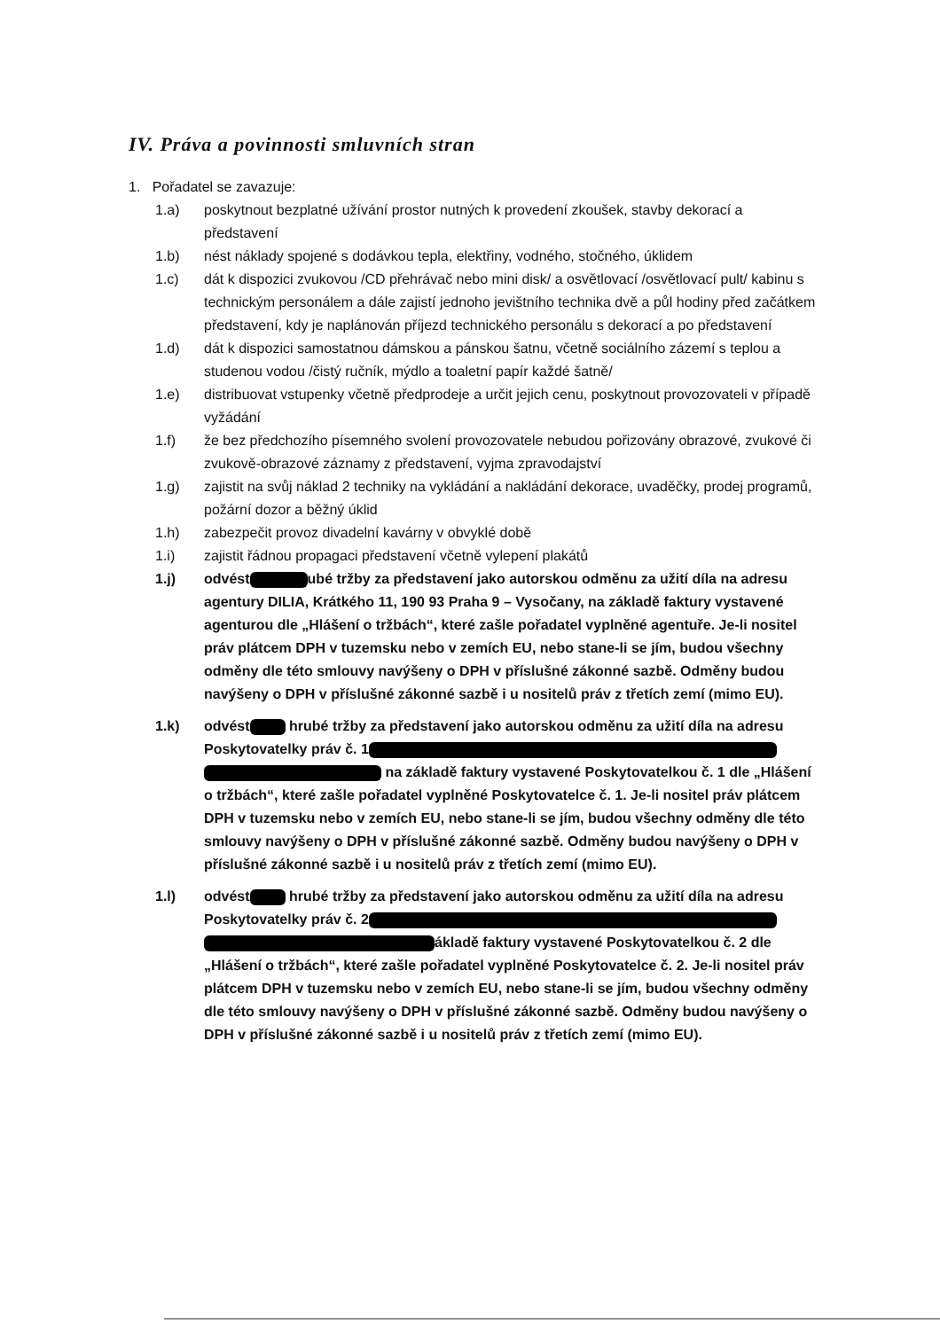IV. Práva a povinnosti smluvních stran
1. Pořadatel se zavazuje:
1.a) poskytnout bezplatné užívání prostor nutných k provedení zkoušek, stavby dekorací a představení
1.b) nést náklady spojené s dodávkou tepla, elektřiny, vodného, stočného, úklidem
1.c) dát k dispozici zvukovou /CD přehrávač nebo mini disk/ a osvětlovací /osvětlovací pult/ kabinu s technickým personálem a dále zajistí jednoho jevištního technika dvě a půl hodiny před začátkem představení, kdy je naplánován příjezd technického personálu s dekorací a po představení
1.d) dát k dispozici samostatnou dámskou a pánskou šatnu, včetně sociálního zázemí s teplou a studenou vodou /čistý ručník, mýdlo a toaletní papír každé šatně/
1.e) distribuovat vstupenky včetně předprodeje a určit jejich cenu, poskytnout provozovateli v případě vyžádání
1.f) že bez předchozího písemného svolení provozovatele nebudou pořizovány obrazové, zvukové či zvukově-obrazové záznamy z představení, vyjma zpravodajství
1.g) zajistit na svůj náklad 2 techniky na vykládání a nakládání dekorace, uvaděčky, prodej programů, požární dozor a běžný úklid
1.h) zabezpečit provoz divadelní kavárny v obvyklé době
1.i) zajistit řádnou propagaci představení včetně vylepení plakátů
1.j) odvést ubé tržby za představení jako autorskou odměnu za užití díla na adresu agentury DILIA, Krátkého 11, 190 93 Praha 9 – Vysočany, na základě faktury vystavené agenturou dle „Hlášení o tržbách“, které zašle pořadatel vyplněné agentuře. Je-li nositel práv plátcem DPH v tuzemsku nebo v zemích EU, nebo stane-li se jím, budou všechny odměny dle této smlouvy navýšeny o DPH v příslušné zákonné sazbě. Odměny budou navýšeny o DPH v příslušné zákonné sazbě i u nositelů práv z třetích zemí (mimo EU).
1.k) odvést hrubé tržby za představení jako autorskou odměnu za užití díla na adresu Poskytovatelky práv č. 1 na základě faktury vystavené Poskytovatelkou č. 1 dle „Hlášení o tržbách“, které zašle pořadatel vyplněné Poskytovatelce č. 1. Je-li nositel práv plátcem DPH v tuzemsku nebo v zemích EU, nebo stane-li se jím, budou všechny odměny dle této smlouvy navýšeny o DPH v příslušné zákonné sazbě. Odměny budou navýšeny o DPH v příslušné zákonné sazbě i u nositelů práv z třetích zemí (mimo EU).
1.l) odvést hrubé tržby za představení jako autorskou odměnu za užití díla na adresu Poskytovatelky práv č. 2 ákladě faktury vystavené Poskytovatelkou č. 2 dle „Hlášení o tržbách“, které zašle pořadatel vyplněné Poskytovatelce č. 2. Je-li nositel práv plátcem DPH v tuzemsku nebo v zemích EU, nebo stane-li se jím, budou všechny odměny dle této smlouvy navýšeny o DPH v příslušné zákonné sazbě. Odměny budou navýšeny o DPH v příslušné zákonné sazbě i u nositelů práv z třetích zemí (mimo EU).